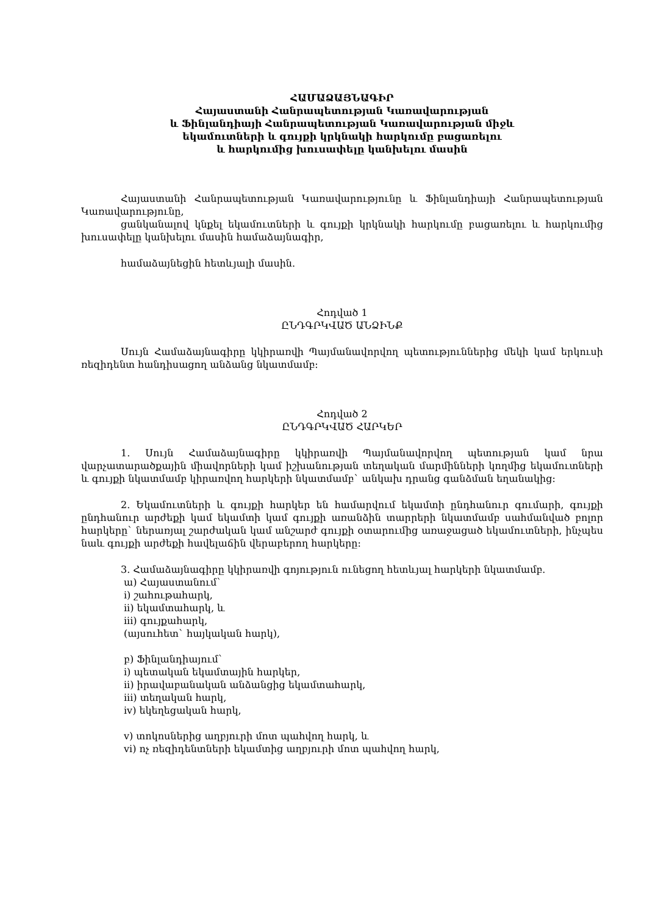ՀԱՄԱՁԱՅՆԱԳԻՐ
Հայաստանի Հանրապետության Կառավարության
և Ֆինլանդիայի Հանրապետության Կառավարության միջև
եկամուտների և գույքի կրկնակի հարկումը բացառելու
և հարկումից խուսափելը կանխելու մասին
Հայաստանի Հանրապետության Կառավարությունը և Ֆինլանդիայի Հանրապետության Կառավարությունը,
ցանկանալով կնքել եկամուտների և գույքի կրկնակի հարկումը բացառելու և հարկումից խուսափելը կանխելու մասին համաձայնագիր,
համաձայնեցին հետևյալի մասին.
Հոդված 1
ԸՆԴԳՐԿՎԱԾ ԱՆՁԻՆՔ
Սույն Համաձայնագիրը կկիրառվի Պայմանավորվող պետություններից մեկի կամ երկուսի ռեզիդենտ հանդիսացող անձանց նկատմամբ:
Հոդված 2
ԸՆԴԳՐԿՎԱԾ ՀԱՐԿԵՐ
1. Սույն Համաձայնագիրը կկիրառվի Պայմանավորվող պետության կամ նրա վարչատարածքային միավորների կամ իշխանության տեղական մարմինների կողմից եկամուտների և գույքի նկատմամբ կիրառվող հարկերի նկատմամբ` անկախ դրանց գանձման եղանակից:
2. Եկամուտների և գույքի հարկեր են համարվում եկամտի ընդհանուր գումարի, գույքի ընդհանուր արժեքի կամ եկամտի կամ գույքի առանձին տարրերի նկատմամբ սահմանված բոլոր հարկերը` ներառյալ շարժական կամ անշարժ գույքի օտարումից առաջացած եկամուտների, ինչպես նաև գույքի արժեքի հավելաճին վերաբերող հարկերը:
3. Համաձայնագիրը կկիրառվի գոյություն ունեցող հետևյալ հարկերի նկատմամբ.
ա) Հայաստանում`
i) շահութահարկ,
ii) եկամտահարկ, և
iii) գույքահարկ,
(այսուհետ` հայկական հարկ),
բ) Ֆինլանդիայում`
i) պետական եկամտային հարկեր,
ii) իրավաբանական անձանցից եկամտահարկ,
iii) տեղական հարկ,
iv) եկեղեցական հարկ,
v) տոկոսներից աղբյուրի մոտ պահվող հարկ, և
vi) ոչ ռեզիդենտների եկամտից աղբյուրի մոտ պահվող հարկ,